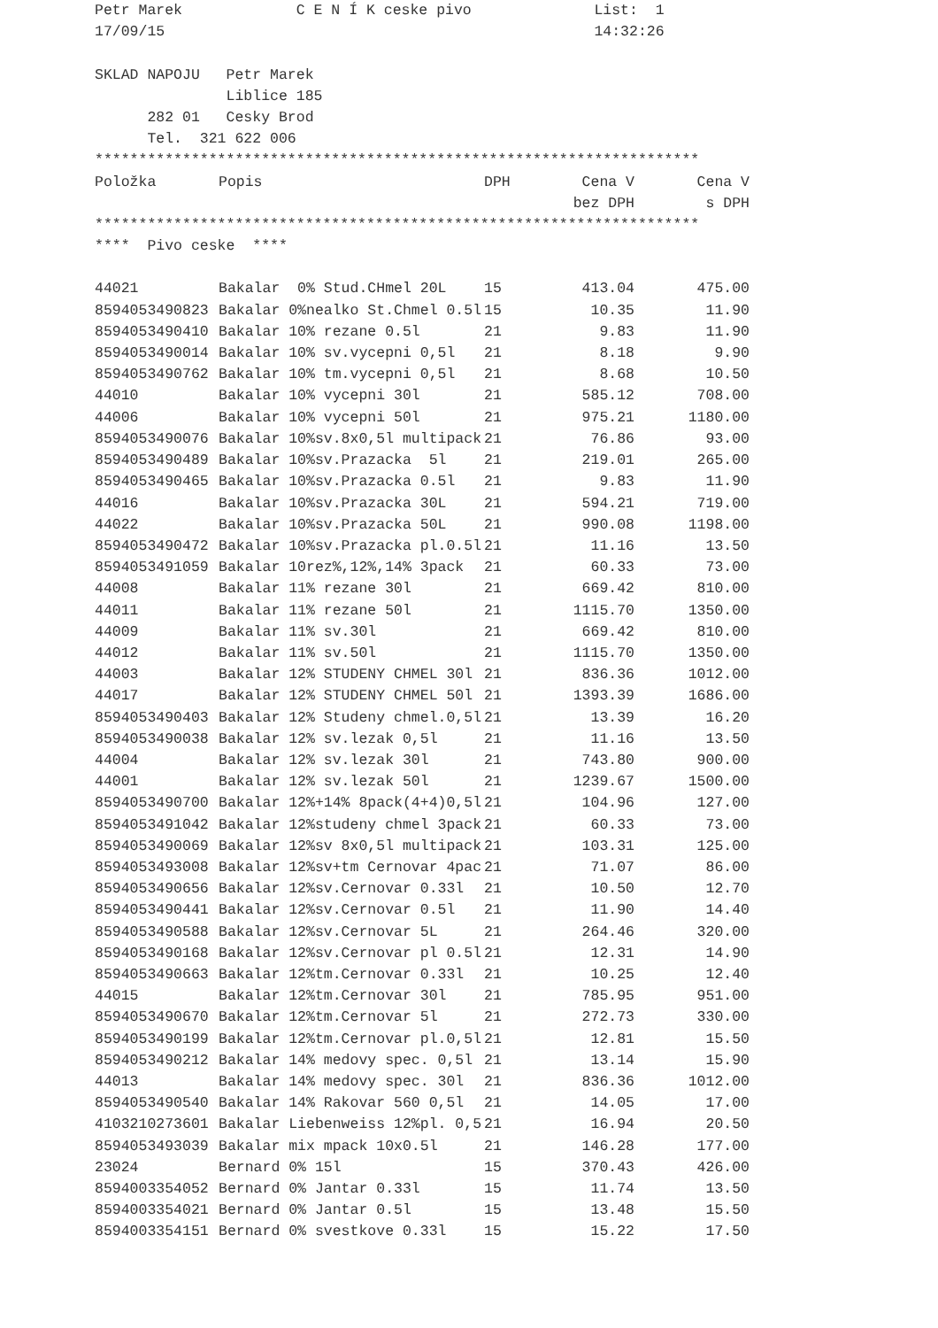Petr Marek C E N Í K ceske pivo List: 1
17/09/15 14:32:26
SKLAD NAPOJU Petr Marek
Liblice 185
282 01 Cesky Brod
Tel. 321 622 006
*********************************************************************
| Položka | Popis | DPH | Cena V | Cena V |
| --- | --- | --- | --- | --- |
| | | | bez DPH | s DPH |
*********************************************************************
**** Pivo ceske ****
| 44021 | Bakalar 0% Stud.CHmel 20L | 15 | 413.04 | 475.00 |
| 8594053490823 | Bakalar 0%nealko St.Chmel 0.5l | 15 | 10.35 | 11.90 |
| 8594053490410 | Bakalar 10% rezane 0.5l | 21 | 9.83 | 11.90 |
| 8594053490014 | Bakalar 10% sv.vycepni 0,5l | 21 | 8.18 | 9.90 |
| 8594053490762 | Bakalar 10% tm.vycepni 0,5l | 21 | 8.68 | 10.50 |
| 44010 | Bakalar 10% vycepni 30l | 21 | 585.12 | 708.00 |
| 44006 | Bakalar 10% vycepni 50l | 21 | 975.21 | 1180.00 |
| 8594053490076 | Bakalar 10%sv.8x0,5l multipack | 21 | 76.86 | 93.00 |
| 8594053490489 | Bakalar 10%sv.Prazacka 5l | 21 | 219.01 | 265.00 |
| 8594053490465 | Bakalar 10%sv.Prazacka 0.5l | 21 | 9.83 | 11.90 |
| 44016 | Bakalar 10%sv.Prazacka 30L | 21 | 594.21 | 719.00 |
| 44022 | Bakalar 10%sv.Prazacka 50L | 21 | 990.08 | 1198.00 |
| 8594053490472 | Bakalar 10%sv.Prazacka pl.0.5l | 21 | 11.16 | 13.50 |
| 8594053491059 | Bakalar 10rez%,12%,14% 3pack | 21 | 60.33 | 73.00 |
| 44008 | Bakalar 11% rezane 30l | 21 | 669.42 | 810.00 |
| 44011 | Bakalar 11% rezane 50l | 21 | 1115.70 | 1350.00 |
| 44009 | Bakalar 11% sv.30l | 21 | 669.42 | 810.00 |
| 44012 | Bakalar 11% sv.50l | 21 | 1115.70 | 1350.00 |
| 44003 | Bakalar 12% STUDENY CHMEL 30l | 21 | 836.36 | 1012.00 |
| 44017 | Bakalar 12% STUDENY CHMEL 50l | 21 | 1393.39 | 1686.00 |
| 8594053490403 | Bakalar 12% Studeny chmel.0,5l | 21 | 13.39 | 16.20 |
| 8594053490038 | Bakalar 12% sv.lezak 0,5l | 21 | 11.16 | 13.50 |
| 44004 | Bakalar 12% sv.lezak 30l | 21 | 743.80 | 900.00 |
| 44001 | Bakalar 12% sv.lezak 50l | 21 | 1239.67 | 1500.00 |
| 8594053490700 | Bakalar 12%+14% 8pack(4+4)0,5l | 21 | 104.96 | 127.00 |
| 8594053491042 | Bakalar 12%studeny chmel 3pack | 21 | 60.33 | 73.00 |
| 8594053490069 | Bakalar 12%sv 8x0,5l multipack | 21 | 103.31 | 125.00 |
| 8594053493008 | Bakalar 12%sv+tm Cernovar 4pac | 21 | 71.07 | 86.00 |
| 8594053490656 | Bakalar 12%sv.Cernovar 0.33l | 21 | 10.50 | 12.70 |
| 8594053490441 | Bakalar 12%sv.Cernovar 0.5l | 21 | 11.90 | 14.40 |
| 8594053490588 | Bakalar 12%sv.Cernovar 5L | 21 | 264.46 | 320.00 |
| 8594053490168 | Bakalar 12%sv.Cernovar pl 0.5l | 21 | 12.31 | 14.90 |
| 8594053490663 | Bakalar 12%tm.Cernovar 0.33l | 21 | 10.25 | 12.40 |
| 44015 | Bakalar 12%tm.Cernovar 30l | 21 | 785.95 | 951.00 |
| 8594053490670 | Bakalar 12%tm.Cernovar 5l | 21 | 272.73 | 330.00 |
| 8594053490199 | Bakalar 12%tm.Cernovar pl.0,5l | 21 | 12.81 | 15.50 |
| 8594053490212 | Bakalar 14% medovy spec. 0,5l | 21 | 13.14 | 15.90 |
| 44013 | Bakalar 14% medovy spec. 30l | 21 | 836.36 | 1012.00 |
| 8594053490540 | Bakalar 14% Rakovar 560 0,5l | 21 | 14.05 | 17.00 |
| 4103210273601 | Bakalar Liebenweiss 12%pl. 0,5 | 21 | 16.94 | 20.50 |
| 8594053493039 | Bakalar mix mpack 10x0.5l | 21 | 146.28 | 177.00 |
| 23024 | Bernard 0% 15l | 15 | 370.43 | 426.00 |
| 8594003354052 | Bernard 0% Jantar 0.33l | 15 | 11.74 | 13.50 |
| 8594003354021 | Bernard 0% Jantar 0.5l | 15 | 13.48 | 15.50 |
| 8594003354151 | Bernard 0% svestkove 0.33l | 15 | 15.22 | 17.50 |